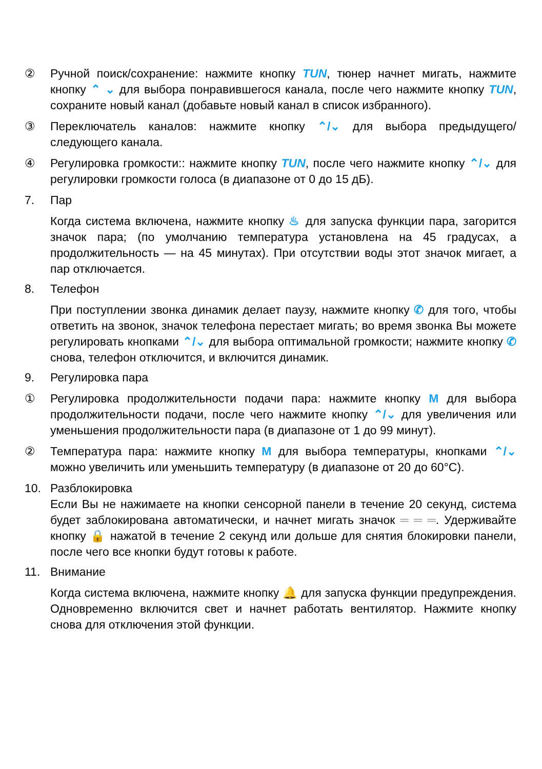② Ручной поиск/сохранение: нажмите кнопку TUN, тюнер начнет мигать, нажмите кнопку ⌃ ⌄ для выбора понравившегося канала, после чего нажмите кнопку TUN, сохраните новый канал (добавьте новый канал в список избранного).
③ Переключатель каналов: нажмите кнопку ⌃/⌄ для выбора предыдущего/следующего канала.
④ Регулировка громкости:: нажмите кнопку TUN, после чего нажмите кнопку ⌃/⌄ для регулировки громкости голоса (в диапазоне от 0 до 15 дБ).
7. Пар
Когда система включена, нажмите кнопку ♨ для запуска функции пара, загорится значок пара; (по умолчанию температура установлена на 45 градусах, а продолжительность — на 45 минутах). При отсутствии воды этот значок мигает, а пар отключается.
8. Телефон
При поступлении звонка динамик делает паузу, нажмите кнопку ✆ для того, чтобы ответить на звонок, значок телефона перестает мигать; во время звонка Вы можете регулировать кнопками ⌃/⌄ для выбора оптимальной громкости; нажмите кнопку ✆ снова, телефон отключится, и включится динамик.
9. Регулировка пара
① Регулировка продолжительности подачи пара: нажмите кнопку M для выбора продолжительности подачи, после чего нажмите кнопку ⌃/⌄ для увеличения или уменьшения продолжительности пара (в диапазоне от 1 до 99 минут).
② Температура пара: нажмите кнопку M для выбора температуры, кнопками ⌃/⌄ можно увеличить или уменьшить температуру (в диапазоне от 20 до 60°C).
10. Разблокировка
Если Вы не нажимаете на кнопки сенсорной панели в течение 20 секунд, система будет заблокирована автоматически, и начнет мигать значок ═ ═ ═. Удерживайте кнопку 🔒 нажатой в течение 2 секунд или дольше для снятия блокировки панели, после чего все кнопки будут готовы к работе.
11. Внимание
Когда система включена, нажмите кнопку 🔔 для запуска функции предупреждения. Одновременно включится свет и начнет работать вентилятор. Нажмите кнопку снова для отключения этой функции.